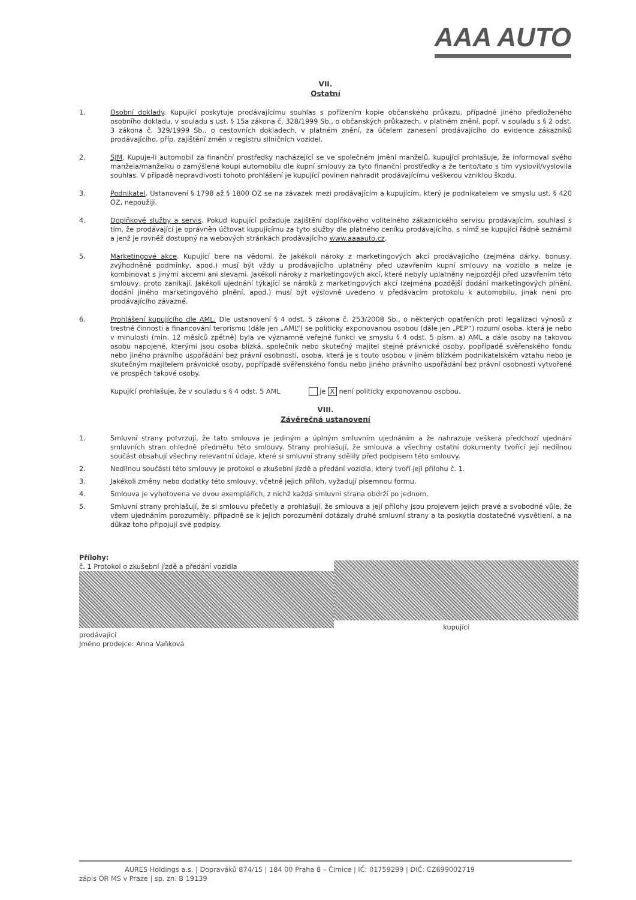AAA AUTO
VII.
Ostatní
1. Osobní doklady. Kupující poskytuje prodávajícímu souhlas s pořízením kopie občanského průkazu, případně jiného předloženého osobního dokladu, v souladu s ust. § 15a zákona č. 328/1999 Sb., o občanských průkazech, v platném znění, popř. v souladu s § 2 odst. 3 zákona č. 329/1999 Sb., o cestovních dokladech, v platném znění, za účelem zanesení prodávajícího do evidence zákazníků prodávajícího, příp. zajištění změn v registru silničních vozidel.
2. SJM. Kupuje-li automobil za finanční prostředky nacházející se ve společném jmění manželů, kupující prohlašuje, že informoval svého manžela/manželku o zamýšlené koupi automobilu dle kupní smlouvy za tyto finanční prostředky a že tento/tato s tím vyslovil/vyslovila souhlas. V případě nepravdivosti tohoto prohlášení je kupující povinen nahradit prodávajícímu veškerou vzniklou škodu.
3. Podnikatel. Ustanovení § 1798 až § 1800 OZ se na závazek mezi prodávajícím a kupujícím, který je podnikatelem ve smyslu ust. § 420 OZ, nepoužijí.
4. Doplňkové služby a servis. Pokud kupující požaduje zajištění doplňkového volitelného zákaznického servisu prodávajícím, souhlasí s tím, že prodávající je oprávněn účtovat kupujícímu za tyto služby dle platného ceníku prodávajícího, s nímž se kupující řádně seznámil a jenž je rovněž dostupný na webových stránkách prodávajícího www.aaaauto.cz.
5. Marketingové akce. Kupující bere na vědomí, že jakékoli nároky z marketingových akcí prodávajícího (zejména dárky, bonusy, zvýhodněné podmínky, apod.) musí být vždy u prodávajícího uplatněny před uzavřením kupní smlouvy na vozidlo a nelze je kombinovat s jinými akcemi ani slevami. Jakékoli nároky z marketingových akcí, které nebyly uplatněny nejpozději před uzavřením této smlouvy, proto zanikají. Jakékoli ujednání týkající se nároků z marketingových akcí (zejména pozdější dodání marketingových plnění, dodání jiného marketingového plnění, apod.) musí být výslovně uvedeno v předávacím protokolu k automobilu, jinak není pro prodávajícího závazné.
6. Prohlášení kupujícího dle AML. Dle ustanovení § 4 odst. 5 zákona č. 253/2008 Sb., o některých opatřeních proti legalizaci výnosů z trestné činnosti a financování terorismu (dále jen „AML“) se politicky exponovanou osobou (dále jen „PEP“) rozumí osoba, která je nebo v minulosti (min. 12 měsíců zpětně) byla ve významné veřejné funkci ve smyslu § 4 odst. 5 písm. a) AML a dále osoby na takovou osobu napojené, kterými jsou osoba blízká, společník nebo skutečný majitel stejné právnické osoby, popřípadě svěřenského fondu nebo jiného právního uspořádání bez právní osobnosti, osoba, která je s touto osobou v jiném blízkém podnikatelském vztahu nebo je skutečným majitelem právnické osoby, popřípadě svěřenského fondu nebo jiného právního uspořádání bez právní osobnosti vytvořené ve prospěch takové osoby.
Kupující prohlašuje, že v souladu s § 4 odst. 5 AML je X není politicky exponovanou osobou.
VIII.
Závěrečná ustanovení
1. Smluvní strany potvrzují, že tato smlouva je jediným a úplným smluvním ujednáním a že nahrazuje veškerá předchozí ujednání smluvních stran ohledně předmětu této smlouvy. Strany prohlašují, že smlouva a všechny ostatní dokumenty tvořící její nedílnou součást obsahují všechny relevantní údaje, které si smluvní strany sdělily před podpisem této smlouvy.
2. Nedílnou součástí této smlouvy je protokol o zkušební jízdě a předání vozidla, který tvoří její přílohu č. 1.
3. Jakékoli změny nebo dodatky této smlouvy, včetně jejich příloh, vyžadují písemnou formu.
4. Smlouva je vyhotovena ve dvou exemplářích, z nichž každá smluvní strana obdrží po jednom.
5. Smluvní strany prohlašují, že si smlouvu přečetly a prohlašují, že smlouva a její přílohy jsou projevem jejich pravé a svobodné vůle, že všem ujednáním porozuměly, případně se k jejich porozumění dotázaly druhé smluvní strany a ta poskytla dostatečné vysvětlení, a na důkaz toho připojují své podpisy.
Přílohy:
č. 1 Protokol o zkušební jízdě a předání vozidla
prodávající
Jméno prodejce: Anna Vaňková
kupující
AURES Holdings a.s. | Dopraváků 874/15 | 184 00 Praha 8 – Čimice | IČ: 01759299 | DIČ: CZ699002719
zápis OR MS v Praze | sp. zn. B 19139